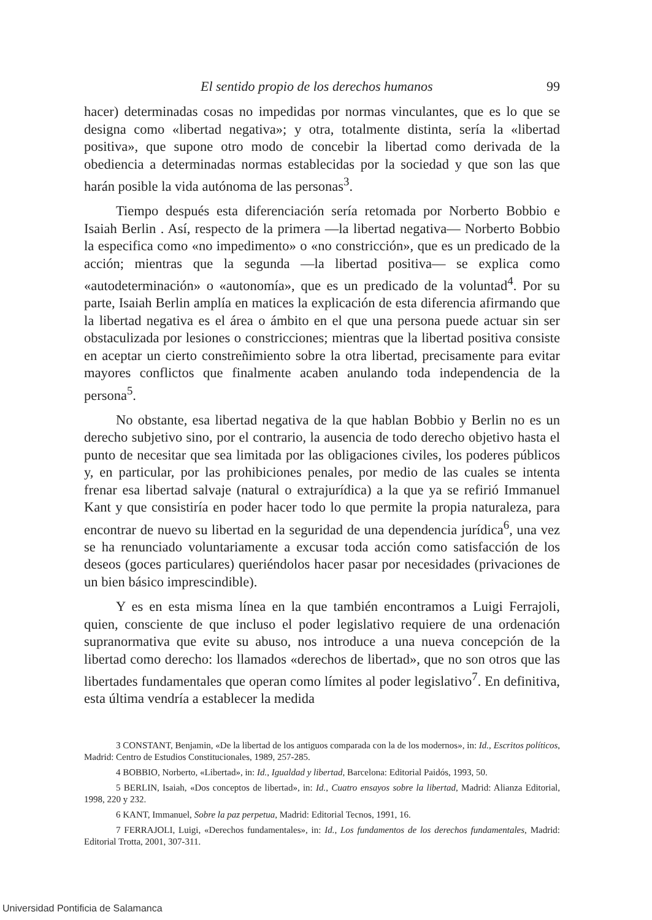El sentido propio de los derechos humanos 99
hacer) determinadas cosas no impedidas por normas vinculantes, que es lo que se designa como «libertad negativa»; y otra, totalmente distinta, sería la «libertad positiva», que supone otro modo de concebir la libertad como derivada de la obediencia a determinadas normas establecidas por la sociedad y que son las que harán posible la vida autónoma de las personas<sup>3</sup>.
Tiempo después esta diferenciación sería retomada por Norberto Bobbio e Isaiah Berlin . Así, respecto de la primera —la libertad negativa— Norberto Bobbio la especifica como «no impedimento» o «no constricción», que es un predicado de la acción; mientras que la segunda —la libertad positiva— se explica como «autodeterminación» o «autonomía», que es un predicado de la voluntad<sup>4</sup>. Por su parte, Isaiah Berlin amplía en matices la explicación de esta diferencia afirmando que la libertad negativa es el área o ámbito en el que una persona puede actuar sin ser obstaculizada por lesiones o constricciones; mientras que la libertad positiva consiste en aceptar un cierto constreñimiento sobre la otra libertad, precisamente para evitar mayores conflictos que finalmente acaben anulando toda independencia de la persona<sup>5</sup>.
No obstante, esa libertad negativa de la que hablan Bobbio y Berlin no es un derecho subjetivo sino, por el contrario, la ausencia de todo derecho objetivo hasta el punto de necesitar que sea limitada por las obligaciones civiles, los poderes públicos y, en particular, por las prohibiciones penales, por medio de las cuales se intenta frenar esa libertad salvaje (natural o extrajurídica) a la que ya se refirió Immanuel Kant y que consistiría en poder hacer todo lo que permite la propia naturaleza, para encontrar de nuevo su libertad en la seguridad de una dependencia jurídica<sup>6</sup>, una vez se ha renunciado voluntariamente a excusar toda acción como satisfacción de los deseos (goces particulares) queriéndolos hacer pasar por necesidades (privaciones de un bien básico imprescindible).
Y es en esta misma línea en la que también encontramos a Luigi Ferrajoli, quien, consciente de que incluso el poder legislativo requiere de una ordenación supranormativa que evite su abuso, nos introduce a una nueva concepción de la libertad como derecho: los llamados «derechos de libertad», que no son otros que las libertades fundamentales que operan como límites al poder legislativo<sup>7</sup>. En definitiva, esta última vendría a establecer la medida
3 CONSTANT, Benjamin, «De la libertad de los antiguos comparada con la de los modernos», in: Id., Escritos políticos, Madrid: Centro de Estudios Constitucionales, 1989, 257-285.
4 BOBBIO, Norberto, «Libertad», in: Id., Igualdad y libertad, Barcelona: Editorial Paidós, 1993, 50.
5 BERLIN, Isaiah, «Dos conceptos de libertad», in: Id., Cuatro ensayos sobre la libertad, Madrid: Alianza Editorial, 1998, 220 y 232.
6 KANT, Immanuel, Sobre la paz perpetua, Madrid: Editorial Tecnos, 1991, 16.
7 FERRAJOLI, Luigi, «Derechos fundamentales», in: Id., Los fundamentos de los derechos fundamentales, Madrid: Editorial Trotta, 2001, 307-311.
Universidad Pontificia de Salamanca